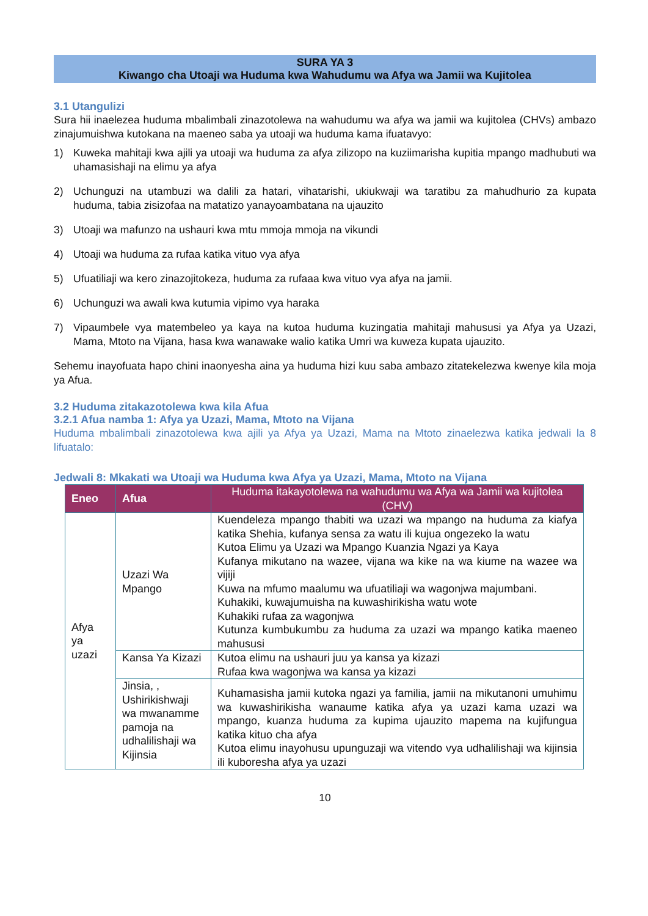SURA YA 3
Kiwango cha Utoaji wa Huduma kwa Wahudumu wa Afya wa Jamii wa Kujitolea
3.1 Utangulizi
Sura hii inaelezea huduma mbalimbali zinazotolewa na wahudumu wa afya wa jamii wa kujitolea (CHVs) ambazo zinajumuishwa kutokana na maeneo saba ya utoaji wa huduma kama ifuatavyo:
1) Kuweka mahitaji kwa ajili ya utoaji wa huduma za afya zilizopo na kuziimarisha kupitia mpango madhubuti wa uhamasishaji na elimu ya afya
2) Uchunguzi na utambuzi wa dalili za hatari, vihatarishi, ukiukwaji wa taratibu za mahudhurio za kupata huduma, tabia zisizofaa na matatizo yanayoambatana na ujauzito
3) Utoaji wa mafunzo na ushauri kwa mtu mmoja mmoja na vikundi
4) Utoaji wa huduma za rufaa katika vituo vya afya
5) Ufuatiliaji wa kero zinazojitokeza, huduma za rufaaa kwa vituo vya afya na jamii.
6) Uchunguzi wa awali kwa kutumia vipimo vya haraka
7) Vipaumbele vya matembeleo ya kaya na kutoa huduma kuzingatia mahitaji mahususi ya Afya ya Uzazi, Mama, Mtoto na Vijana, hasa kwa wanawake walio katika Umri wa kuweza kupata ujauzito.
Sehemu inayofuata hapo chini inaonyesha aina ya huduma hizi kuu saba ambazo zitatekelezwa kwenye kila moja ya Afua.
3.2 Huduma zitakazotolewa kwa kila Afua
3.2.1 Afua namba 1: Afya ya Uzazi, Mama, Mtoto na Vijana
Huduma mbalimbali zinazotolewa kwa ajili ya Afya ya Uzazi, Mama na Mtoto zinaelezwa katika jedwali la 8 lifuatalo:
Jedwali 8: Mkakati wa Utoaji wa Huduma kwa Afya ya Uzazi, Mama, Mtoto na Vijana
| Eneo | Afua | Huduma itakayotolewa na wahudumu wa Afya wa Jamii wa kujitolea (CHV) |
| --- | --- | --- |
| Afya ya uzazi | Uzazi Wa Mpango | Kuendeleza mpango thabiti wa uzazi wa mpango na huduma za kiafya katika Shehia, kufanya sensa za watu ili kujua ongezeko la watu Kutoa Elimu ya Uzazi wa Mpango Kuanzia Ngazi ya Kaya Kufanya mikutano na wazee, vijana wa kike na wa kiume na wazee wa vijiji Kuwa na mfumo maalumu wa ufuatiliaji wa wagonjwa majumbani. Kuhakiki, kuwajumuisha na kuwashirikisha watu wote Kuhakiki rufaa za wagonjwa Kutunza kumbukumbu za huduma za uzazi wa mpango katika maeneo mahususi |
| | Kansa Ya Kizazi | Kutoa elimu na ushauri juu ya kansa ya kizazi Rufaa kwa wagonjwa wa kansa ya kizazi |
| | Jinsia, , Ushirikishwaji wa mwanamme pamoja na udhalilishaji wa Kijinsia | Kuhamasisha jamii kutoka ngazi ya familia, jamii na mikutanoni umuhimu wa kuwashirikisha wanaume katika afya ya uzazi kama uzazi wa mpango, kuanza huduma za kupima ujauzito mapema na kujifungua katika kituo cha afya Kutoa elimu inayohusu upunguzaji wa vitendo vya udhalilishaji wa kijinsia ili kuboresha afya ya uzazi |
10